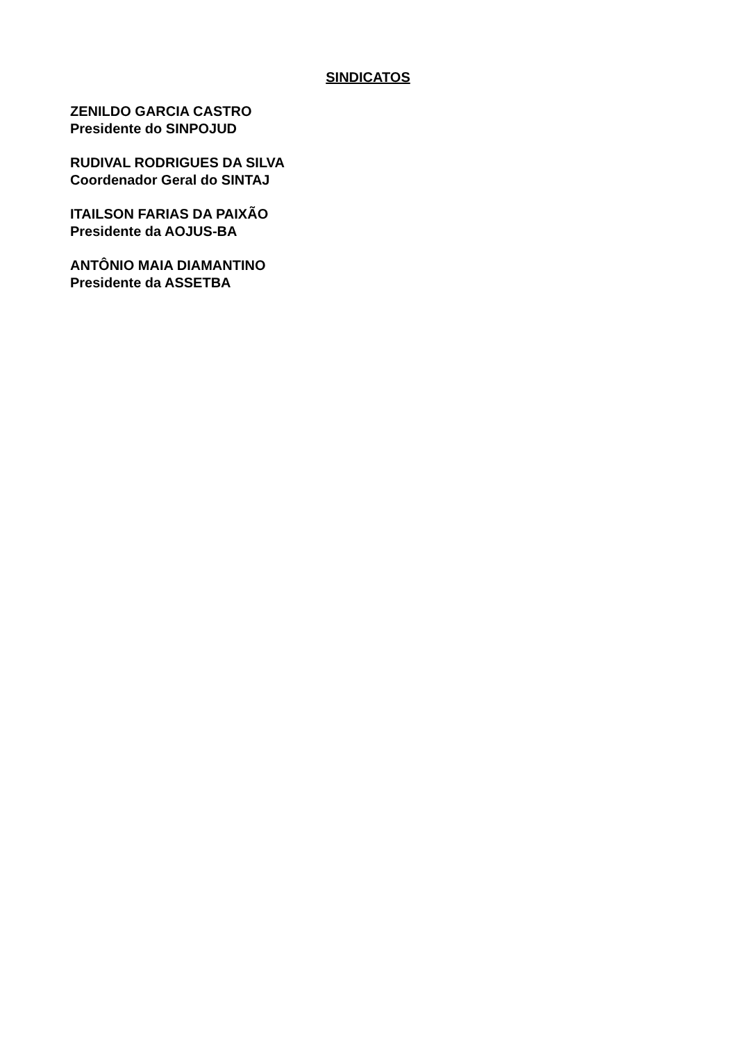SINDICATOS
ZENILDO GARCIA CASTRO
Presidente do SINPOJUD
RUDIVAL RODRIGUES DA SILVA
Coordenador Geral do SINTAJ
ITAILSON FARIAS DA PAIXÃO
Presidente da AOJUS-BA
ANTÔNIO MAIA DIAMANTINO
Presidente da ASSETBA